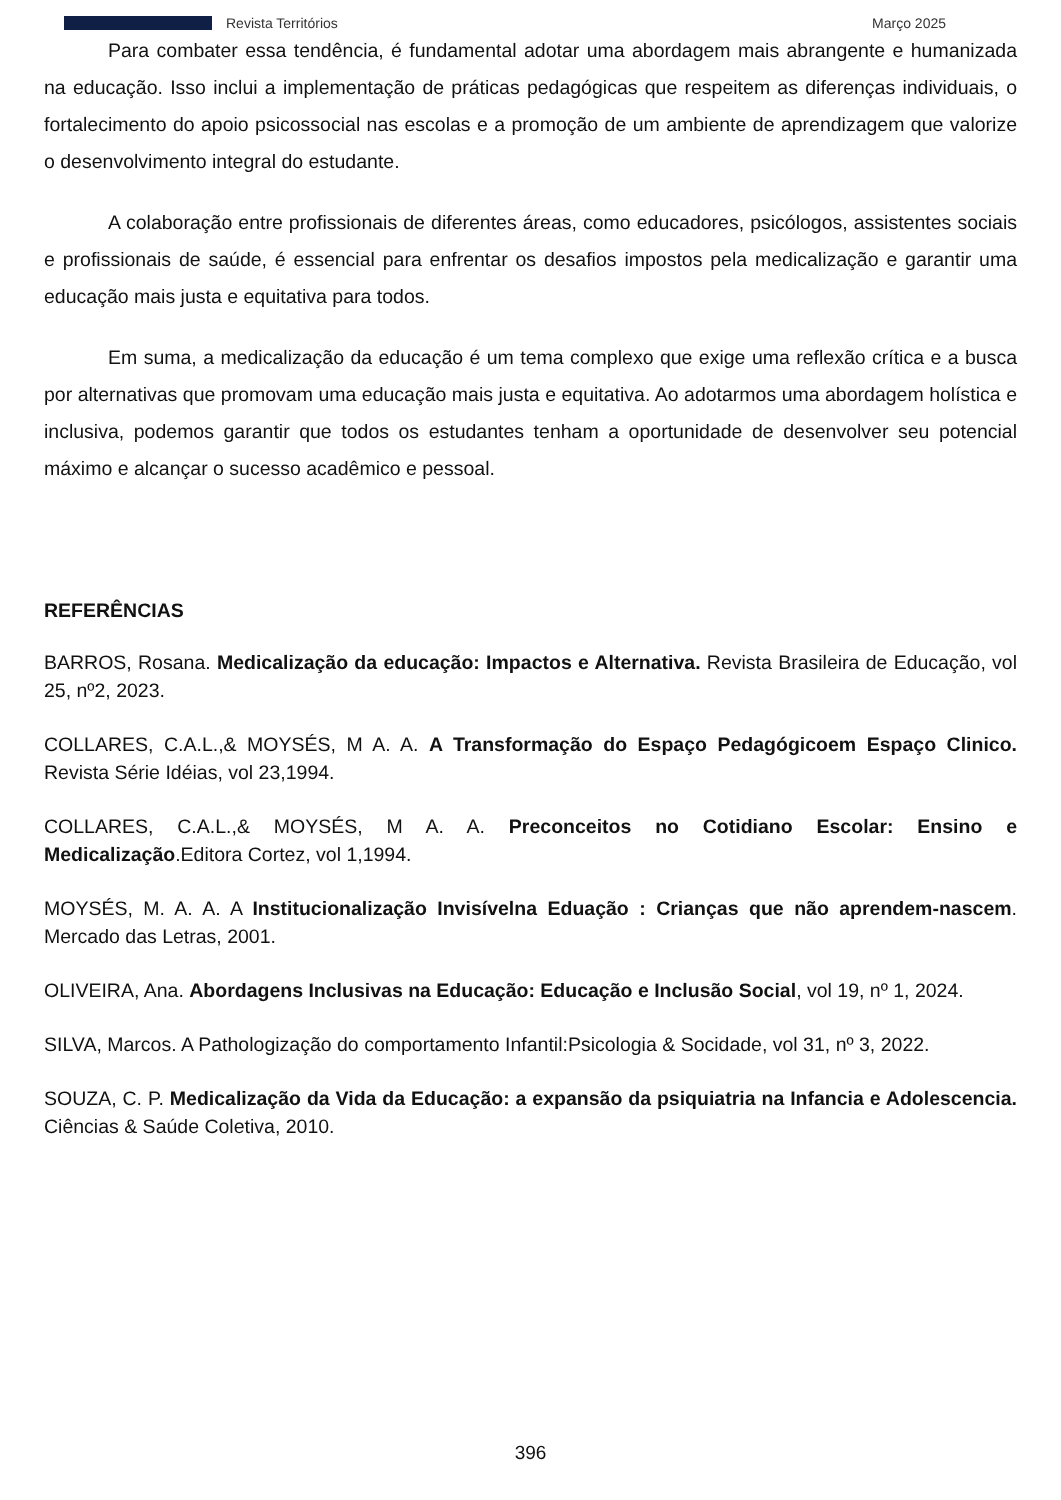Revista Territórios Março 2025
Para combater essa tendência, é fundamental adotar uma abordagem mais abrangente e humanizada na educação. Isso inclui a implementação de práticas pedagógicas que respeitem as diferenças individuais, o fortalecimento do apoio psicossocial nas escolas e a promoção de um ambiente de aprendizagem que valorize o desenvolvimento integral do estudante.
A colaboração entre profissionais de diferentes áreas, como educadores, psicólogos, assistentes sociais e profissionais de saúde, é essencial para enfrentar os desafios impostos pela medicalização e garantir uma educação mais justa e equitativa para todos.
Em suma, a medicalização da educação é um tema complexo que exige uma reflexão crítica e a busca por alternativas que promovam uma educação mais justa e equitativa. Ao adotarmos uma abordagem holística e inclusiva, podemos garantir que todos os estudantes tenham a oportunidade de desenvolver seu potencial máximo e alcançar o sucesso acadêmico e pessoal.
REFERÊNCIAS
BARROS, Rosana. Medicalização da educação: Impactos e Alternativa. Revista Brasileira de Educação, vol 25, nº2, 2023.
COLLARES, C.A.L.,& MOYSÉS, M A. A. A Transformação do Espaço Pedagógicoem Espaço Clinico. Revista Série Idéias, vol 23,1994.
COLLARES, C.A.L.,& MOYSÉS, M A. A. Preconceitos no Cotidiano Escolar: Ensino e Medicalização.Editora Cortez, vol 1,1994.
MOYSÉS, M. A. A. A Institucionalização Invisívelna Eduação : Crianças que não aprendem-nascem. Mercado das Letras, 2001.
OLIVEIRA, Ana. Abordagens Inclusivas na Educação: Educação e Inclusão Social, vol 19, nº 1, 2024.
SILVA, Marcos. A Pathologização do comportamento Infantil:Psicologia & Socidade, vol 31, nº 3, 2022.
SOUZA, C. P. Medicalização da Vida da Educação: a expansão da psiquiatria na Infancia e Adolescencia. Ciências & Saúde Coletiva, 2010.
396